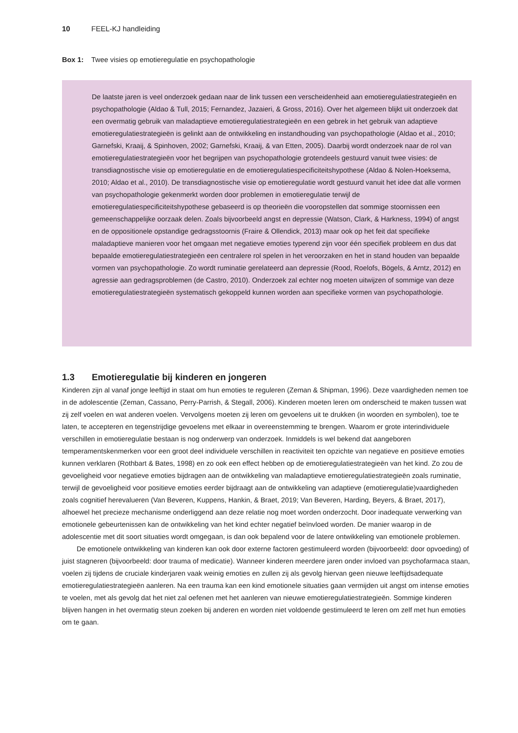10 FEEL-KJ handleiding
Box 1: Twee visies op emotieregulatie en psychopathologie
De laatste jaren is veel onderzoek gedaan naar de link tussen een verscheidenheid aan emotieregulatiestrategieën en psychopathologie (Aldao & Tull, 2015; Fernandez, Jazaieri, & Gross, 2016). Over het algemeen blijkt uit onderzoek dat een overmatig gebruik van maladaptieve emotieregulatiestrategieën en een gebrek in het gebruik van adaptieve emotieregulatiestrategieën is gelinkt aan de ontwikkeling en instandhouding van psychopathologie (Aldao et al., 2010; Garnefski, Kraaij, & Spinhoven, 2002; Garnefski, Kraaij, & van Etten, 2005). Daarbij wordt onderzoek naar de rol van emotieregulatiestrategieën voor het begrijpen van psychopathologie grotendeels gestuurd vanuit twee visies: de transdiagnostische visie op emotieregulatie en de emotieregulatiespecificiteitshypothese (Aldao & Nolen-Hoeksema, 2010; Aldao et al., 2010). De transdiagnostische visie op emotieregulatie wordt gestuurd vanuit het idee dat alle vormen van psychopathologie gekenmerkt worden door problemen in emotieregulatie terwijl de emotieregulatiespecificiteitshypothese gebaseerd is op theorieën die vooropstellen dat sommige stoornissen een gemeenschappelijke oorzaak delen. Zoals bijvoorbeeld angst en depressie (Watson, Clark, & Harkness, 1994) of angst en de oppositionele opstandige gedragsstoornis (Fraire & Ollendick, 2013) maar ook op het feit dat specifieke maladaptieve manieren voor het omgaan met negatieve emoties typerend zijn voor één specifiek probleem en dus dat bepaalde emotieregulatiestrategieën een centralere rol spelen in het veroorzaken en het in stand houden van bepaalde vormen van psychopathologie. Zo wordt ruminatie gerelateerd aan depressie (Rood, Roelofs, Bögels, & Arntz, 2012) en agressie aan gedragsproblemen (de Castro, 2010). Onderzoek zal echter nog moeten uitwijzen of sommige van deze emotieregulatiestrategieën systematisch gekoppeld kunnen worden aan specifieke vormen van psychopathologie.
1.3 Emotieregulatie bij kinderen en jongeren
Kinderen zijn al vanaf jonge leeftijd in staat om hun emoties te reguleren (Zeman & Shipman, 1996). Deze vaardigheden nemen toe in de adolescentie (Zeman, Cassano, Perry-Parrish, & Stegall, 2006). Kinderen moeten leren om onderscheid te maken tussen wat zij zelf voelen en wat anderen voelen. Vervolgens moeten zij leren om gevoelens uit te drukken (in woorden en symbolen), toe te laten, te accepteren en tegenstrijdige gevoelens met elkaar in overeenstemming te brengen. Waarom er grote interindividuele verschillen in emotieregulatie bestaan is nog onderwerp van onderzoek. Inmiddels is wel bekend dat aangeboren temperamentskenmerken voor een groot deel individuele verschillen in reactiviteit ten opzichte van negatieve en positieve emoties kunnen verklaren (Rothbart & Bates, 1998) en zo ook een effect hebben op de emotieregulatiestrategieën van het kind. Zo zou de gevoeligheid voor negatieve emoties bijdragen aan de ontwikkeling van maladaptieve emotieregulatiestrategieën zoals ruminatie, terwijl de gevoeligheid voor positieve emoties eerder bijdraagt aan de ontwikkeling van adaptieve (emotieregulatie)vaardigheden zoals cognitief herevalueren (Van Beveren, Kuppens, Hankin, & Braet, 2019; Van Beveren, Harding, Beyers, & Braet, 2017), alhoewel het precieze mechanisme onderliggend aan deze relatie nog moet worden onderzocht. Door inadequate verwerking van emotionele gebeurtenissen kan de ontwikkeling van het kind echter negatief beïnvloed worden. De manier waarop in de adolescentie met dit soort situaties wordt omgegaan, is dan ook bepalend voor de latere ontwikkeling van emotionele problemen.
De emotionele ontwikkeling van kinderen kan ook door externe factoren gestimuleerd worden (bijvoorbeeld: door opvoeding) of juist stagneren (bijvoorbeeld: door trauma of medicatie). Wanneer kinderen meerdere jaren onder invloed van psychofarmaca staan, voelen zij tijdens de cruciale kinderjaren vaak weinig emoties en zullen zij als gevolg hiervan geen nieuwe leeftijdsadequate emotieregulatiestrategieën aanleren. Na een trauma kan een kind emotionele situaties gaan vermijden uit angst om intense emoties te voelen, met als gevolg dat het niet zal oefenen met het aanleren van nieuwe emotieregulatiestrategieën. Sommige kinderen blijven hangen in het overmatig steun zoeken bij anderen en worden niet voldoende gestimuleerd te leren om zelf met hun emoties om te gaan.